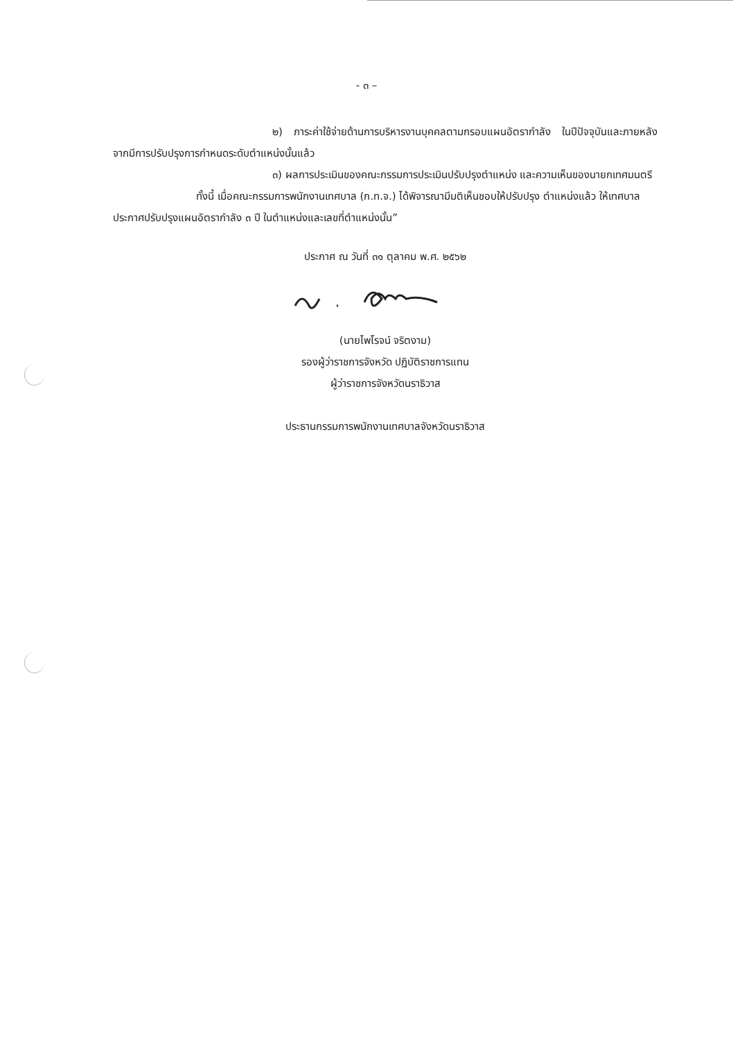- ๓ –
๒) ภาระค่าใช้จ่ายด้านการบริหารงานบุคคลตามกรอบแผนอัตรากำลัง ในปีปัจจุบันและภายหลังจากมีการปรับปรุงการกำหนดระดับตำแหน่งนั้นแล้ว
๓) ผลการประเมินของคณะกรรมการประเมินปรับปรุงตำแหน่ง และความเห็นของนายกเทศมนตรี
ทั้งนี้ เมื่อคณะกรรมการพนักงานเทศบาล (ก.ท.จ.) ได้พิจารณามีมติเห็นชอบให้ปรับปรุง ตำแหน่งแล้ว ให้เทศบาลประกาศปรับปรุงแผนอัตรากำลัง ๓ ปี ในตำแหน่งและเลขที่ตำแหน่งนั้น”
ประกาศ ณ วันที่ ๓๑ ตุลาคม พ.ศ. ๒๕๖๒
(นายไพโรจน์ จริตงาม)
รองผู้ว่าราชการจังหวัด ปฏิบัติราชการแทน
ผู้ว่าราชการจังหวัดนราธิวาส
ประธานกรรมการพนักงานเทศบาลจังหวัดนราธิวาส